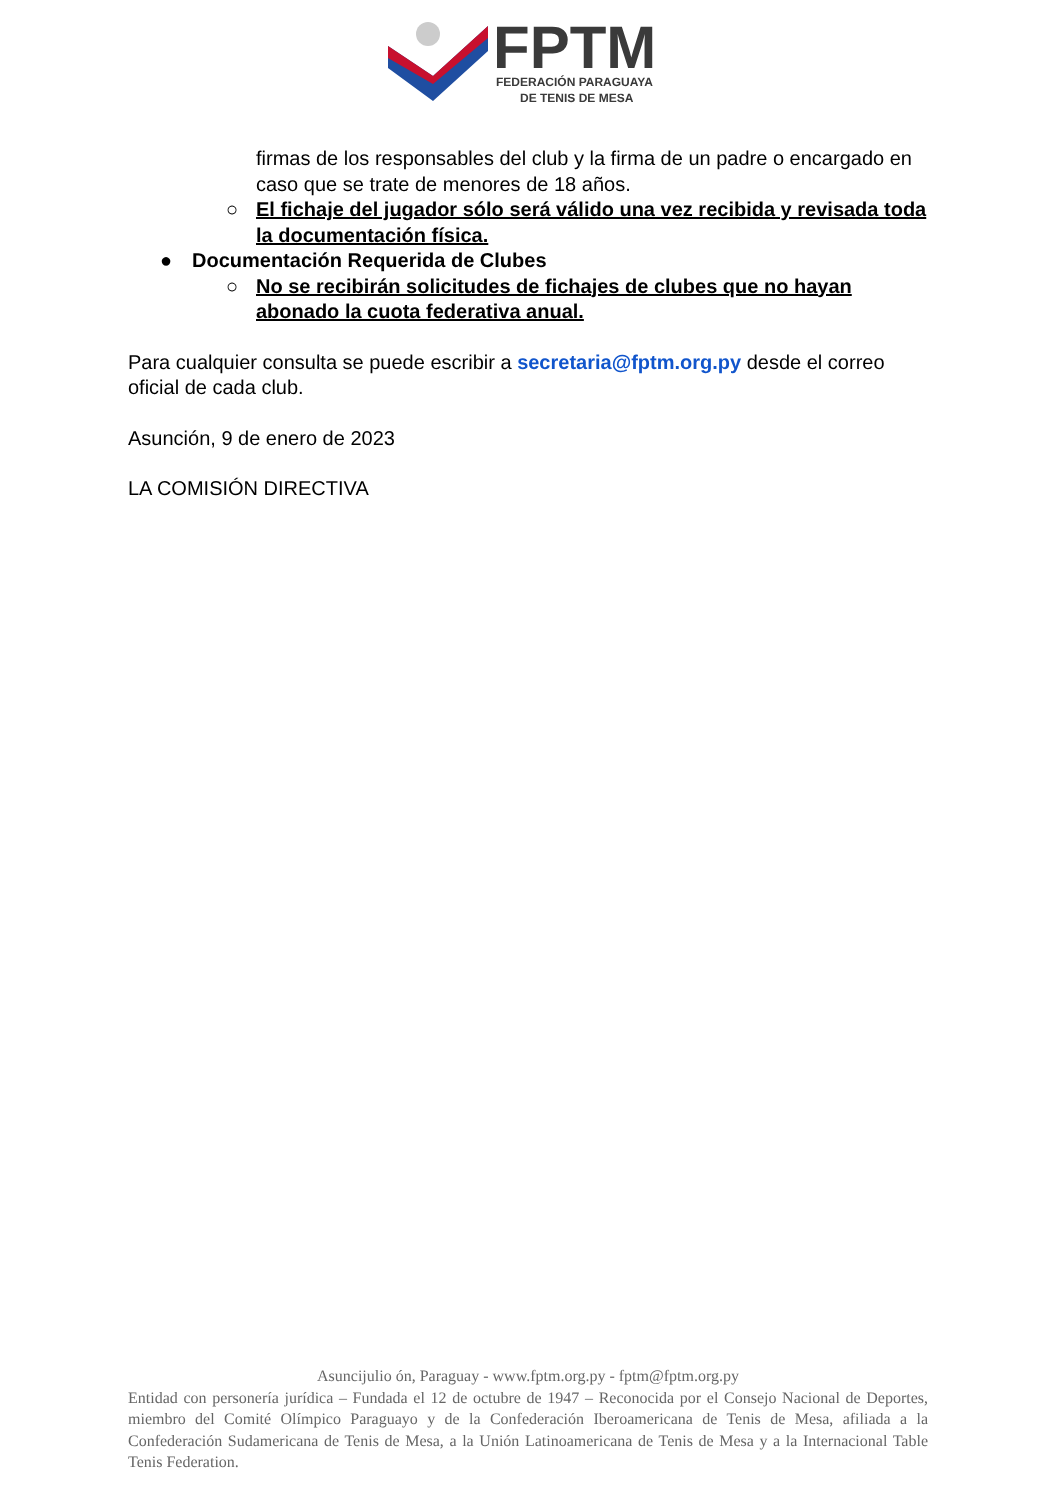FPTM
FEDERACIÓN PARAGUAYA
DE TENIS DE MESA
firmas de los responsables del club y la firma de un padre o encargado en caso que se trate de menores de 18 años.
○ El fichaje del jugador sólo será válido una vez recibida y revisada toda la documentación física.
● Documentación Requerida de Clubes
○ No se recibirán solicitudes de fichajes de clubes que no hayan abonado la cuota federativa anual.
Para cualquier consulta se puede escribir a secretaria@fptm.org.py desde el correo oficial de cada club.
Asunción, 9 de enero de 2023
LA COMISIÓN DIRECTIVA
Asuncijulio ón, Paraguay - www.fptm.org.py - fptm@fptm.org.py
Entidad con personería jurídica – Fundada el 12 de octubre de 1947 – Reconocida por el Consejo Nacional de Deportes, miembro del Comité Olímpico Paraguayo y de la Confederación Iberoamericana de Tenis de Mesa, afiliada a la Confederación Sudamericana de Tenis de Mesa, a la Unión Latinoamericana de Tenis de Mesa y a la Internacional Table Tenis Federation.